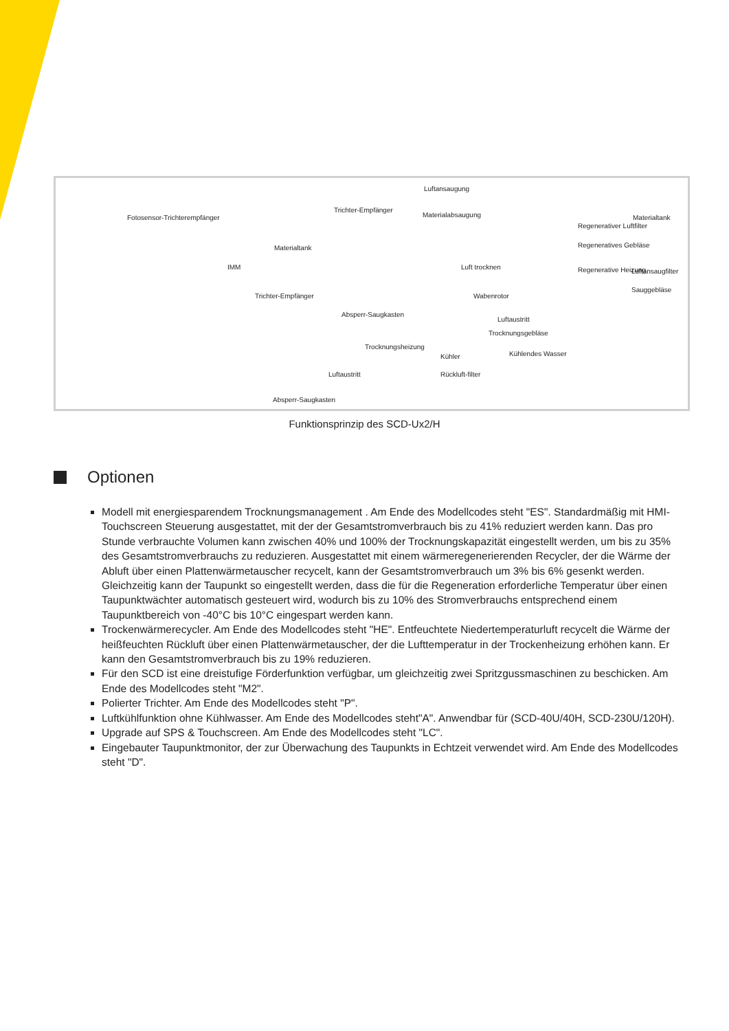Luftansaugung
Fotosensor-Trichterempfänger
Trichter-Empfänger
Materialabsaugung
Regenerativer Luftfilter
Regeneratives Gebläse
Materialtank
Materialtank
IMM Luft trocknen Regenerative Heizung Luftansaugfilter
Sauggebläse
Trichter-Empfänger Wabenrotor
Absperr-Saugkasten
Luftaustritt
Trocknungsgebläse
Trocknungsheizung
Kühler Kühlendes Wasser
Luftaustritt Rückluft-filter
Absperr-Saugkasten
Funktionsprinzip des SCD-Ux2/H
Optionen
Modell mit energiesparendem Trocknungsmanagement . Am Ende des Modellcodes steht "ES". Standardmäßig mit HMI-Touchscreen Steuerung ausgestattet, mit der der Gesamtstromverbrauch bis zu 41% reduziert werden kann. Das pro Stunde verbrauchte Volumen kann zwischen 40% und 100% der Trocknungskapazität eingestellt werden, um bis zu 35% des Gesamtstromverbrauchs zu reduzieren. Ausgestattet mit einem wärmeregenerierenden Recycler, der die Wärme der Abluft über einen Plattenwärmetauscher recycelt, kann der Gesamtstromverbrauch um 3% bis 6% gesenkt werden. Gleichzeitig kann der Taupunkt so eingestellt werden, dass die für die Regeneration erforderliche Temperatur über einen Taupunktwächter automatisch gesteuert wird, wodurch bis zu 10% des Stromverbrauchs entsprechend einem Taupunktbereich von -40°C bis 10°C eingespart werden kann.
Trockenwärmerecycler. Am Ende des Modellcodes steht "HE". Entfeuchtete Niedertemperaturluft recycelt die Wärme der heißfeuchten Rückluft über einen Plattenwärmetauscher, der die Lufttemperatur in der Trockenheizung erhöhen kann. Er kann den Gesamtstromverbrauch bis zu 19% reduzieren.
Für den SCD ist eine dreistufige Förderfunktion verfügbar, um gleichzeitig zwei Spritzgussmaschinen zu beschicken. Am Ende des Modellcodes steht "M2".
Polierter Trichter. Am Ende des Modellcodes steht "P".
Luftkühlfunktion ohne Kühlwasser. Am Ende des Modellcodes steht"A". Anwendbar für (SCD-40U/40H, SCD-230U/120H).
Upgrade auf SPS & Touchscreen. Am Ende des Modellcodes steht "LC".
Eingebauter Taupunktmonitor, der zur Überwachung des Taupunkts in Echtzeit verwendet wird. Am Ende des Modellcodes steht "D".